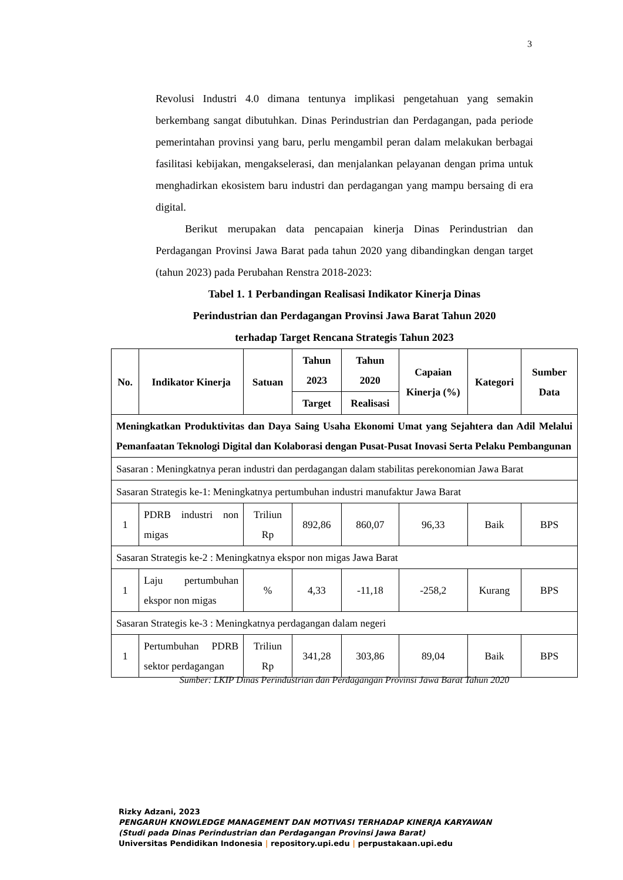3
Revolusi Industri 4.0 dimana tentunya implikasi pengetahuan yang semakin berkembang sangat dibutuhkan. Dinas Perindustrian dan Perdagangan, pada periode pemerintahan provinsi yang baru, perlu mengambil peran dalam melakukan berbagai fasilitasi kebijakan, mengakselerasi, dan menjalankan pelayanan dengan prima untuk menghadirkan ekosistem baru industri dan perdagangan yang mampu bersaing di era digital.
Berikut merupakan data pencapaian kinerja Dinas Perindustrian dan Perdagangan Provinsi Jawa Barat pada tahun 2020 yang dibandingkan dengan target (tahun 2023) pada Perubahan Renstra 2018-2023:
Tabel 1. 1 Perbandingan Realisasi Indikator Kinerja Dinas
Perindustrian dan Perdagangan Provinsi Jawa Barat Tahun 2020
terhadap Target Rencana Strategis Tahun 2023
| No. | Indikator Kinerja | Satuan | Tahun 2023 | Tahun 2020 | Capaian Kinerja (%) | Kategori | Sumber Data |
| --- | --- | --- | --- | --- | --- | --- | --- |
| | | | Target | Realisasi | | | |
| Meningkatkan Produktivitas dan Daya Saing Usaha Ekonomi Umat yang Sejahtera dan Adil Melalui Pemanfaatan Teknologi Digital dan Kolaborasi dengan Pusat-Pusat Inovasi Serta Pelaku Pembangunan | | | | | | | |
| Sasaran : Meningkatnya peran industri dan perdagangan dalam stabilitas perekonomian Jawa Barat | | | | | | | |
| Sasaran Strategis ke-1: Meningkatnya pertumbuhan industri manufaktur Jawa Barat | | | | | | | |
| 1 | PDRB industri non migas | Triliun Rp | 892,86 | 860,07 | 96,33 | Baik | BPS |
| Sasaran Strategis ke-2 : Meningkatnya ekspor non migas Jawa Barat | | | | | | | |
| 1 | Laju pertumbuhan ekspor non migas | % | 4,33 | -11,18 | -258,2 | Kurang | BPS |
| Sasaran Strategis ke-3 : Meningkatnya perdagangan dalam negeri | | | | | | | |
| 1 | Pertumbuhan PDRB sektor perdagangan | Triliun Rp | 341,28 | 303,86 | 89,04 | Baik | BPS |
Sumber: LKIP Dinas Perindustrian dan Perdagangan Provinsi Jawa Barat Tahun 2020
Rizky Adzani, 2023
PENGARUH KNOWLEDGE MANAGEMENT DAN MOTIVASI TERHADAP KINERJA KARYAWAN
(Studi pada Dinas Perindustrian dan Perdagangan Provinsi Jawa Barat)
Universitas Pendidikan Indonesia | repository.upi.edu | perpustakaan.upi.edu